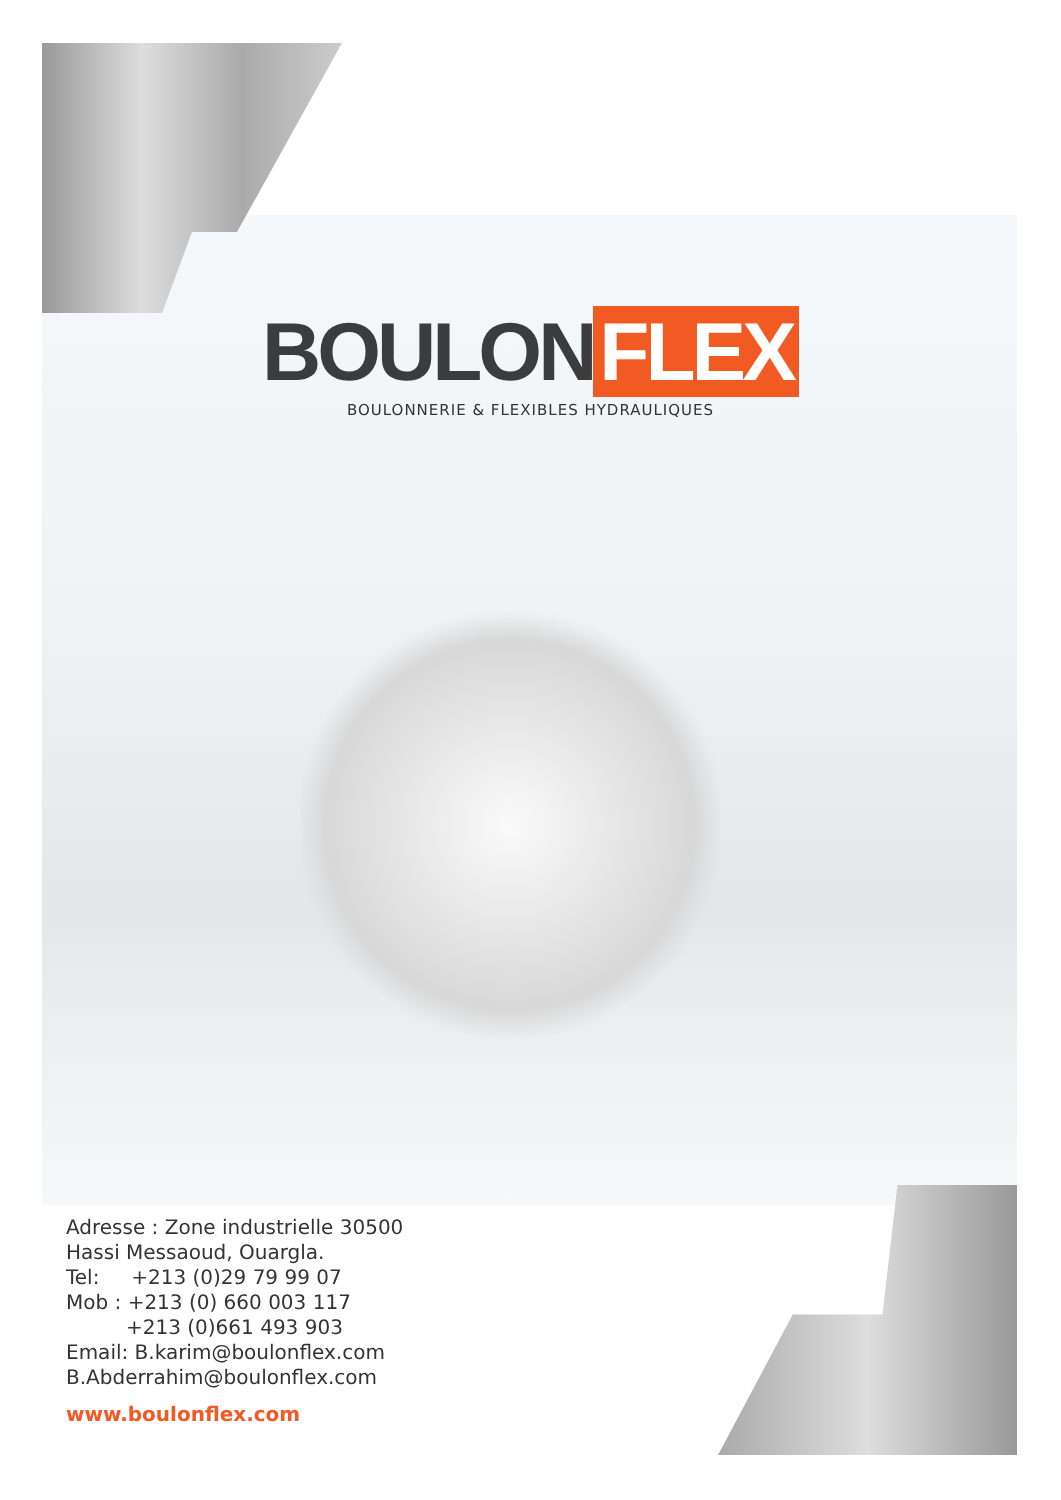BOULON FLEX
BOULONNERIE & FLEXIBLES HYDRAULIQUES
Adresse : Zone industrielle 30500
Hassi Messaoud, Ouargla.
Tel: +213 (0)29 79 99 07
Mob : +213 (0) 660 003 117
+213 (0)661 493 903
Email: B.karim@boulonflex.com
B.Abderrahim@boulonflex.com
www.boulonflex.com